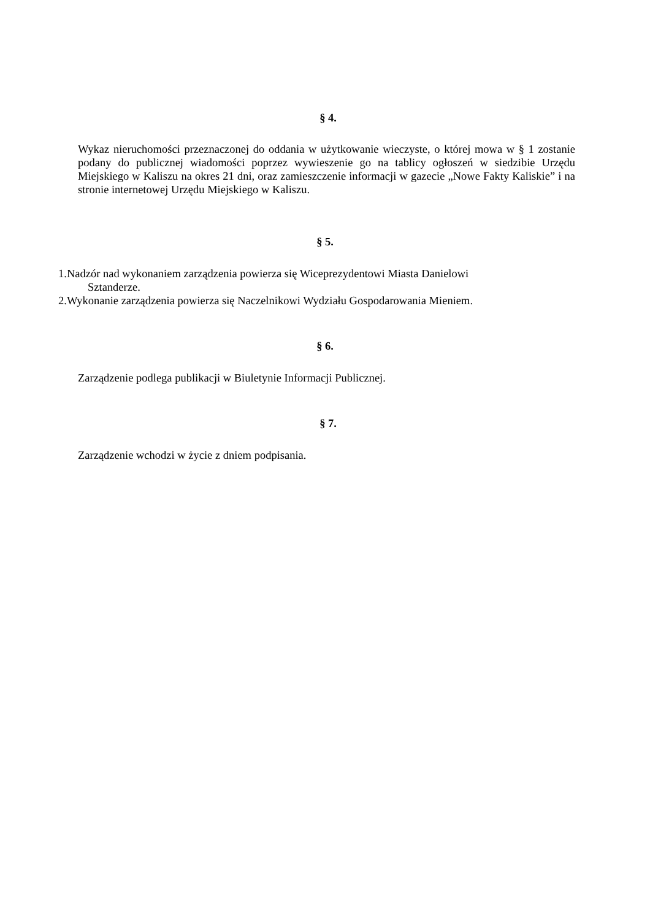§ 4.
Wykaz nieruchomości przeznaczonej do oddania w użytkowanie wieczyste, o której mowa w § 1 zostanie podany do publicznej wiadomości poprzez wywieszenie go na tablicy ogłoszeń w siedzibie Urzędu Miejskiego w Kaliszu na okres 21 dni, oraz zamieszczenie informacji w gazecie „Nowe Fakty Kaliskie” i na stronie internetowej Urzędu Miejskiego w Kaliszu.
§ 5.
1.Nadzór nad wykonaniem zarządzenia powierza się Wiceprezydentowi Miasta Danielowi
Sztanderze.
2.Wykonanie zarządzenia powierza się Naczelnikowi Wydziału Gospodarowania Mieniem.
§ 6.
Zarządzenie podlega publikacji w Biuletynie Informacji Publicznej.
§ 7.
Zarządzenie wchodzi w życie z dniem podpisania.